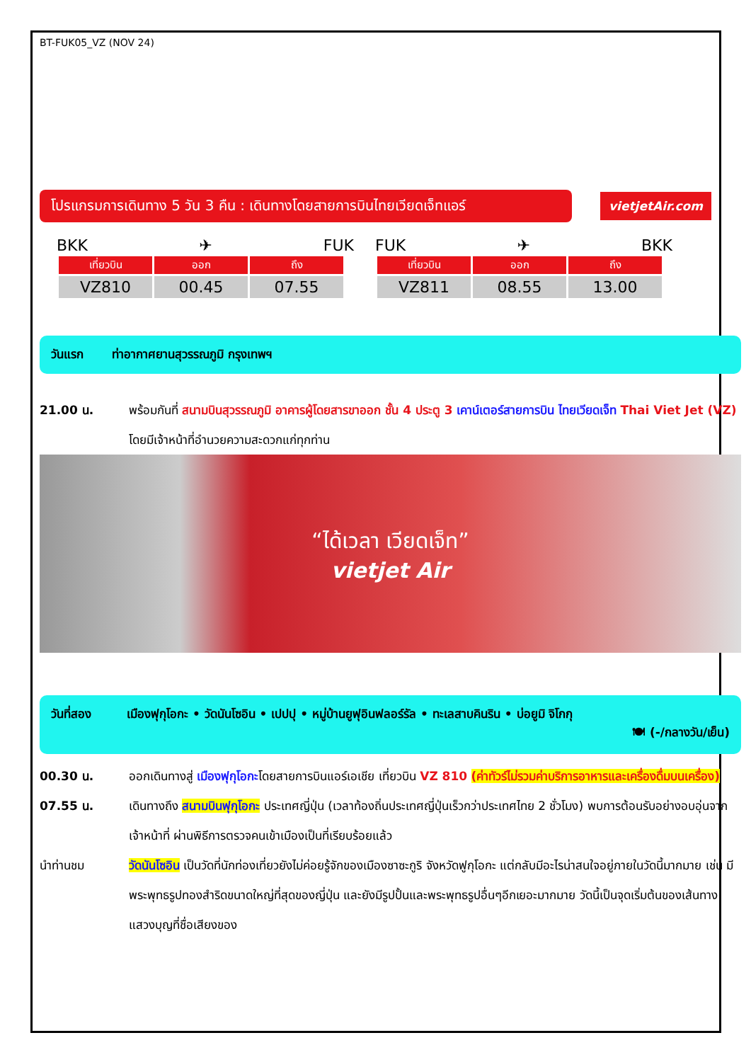BT-FUK05_VZ (NOV 24)
โปรแกรมการเดินทาง 5 วัน 3 คืน : เดินทางโดยสายการบินไทยเวียดเจ็ทแอร์ vietjetAir.com
BKK ✈ FUK
| เที่ยวบิน | ออก | ถึง |
| --- | --- | --- |
| VZ810 | 00.45 | 07.55 |
FUK ✈ BKK
| เที่ยวบิน | ออก | ถึง |
| --- | --- | --- |
| VZ811 | 08.55 | 13.00 |
วันแรก ท่าอากาศยานสุวรรณภูมิ กรุงเทพฯ
21.00 น. พร้อมกันที่ สนามบินสุวรรณภูมิ อาคารผู้โดยสารขาออก ชั้น 4 ประตู 3 เคาน์เตอร์สายการบิน ไทยเวียดเจ็ท Thai Viet Jet (VZ) โดยมีเจ้าหน้าที่อำนวยความสะดวกแก่ทุกท่าน
“ได้เวลา เวียดเจ็ท”
vietjet Air
วันที่สอง เมืองฟุกุโอกะ • วัดนันโซอิน • เปปปุ • หมู่บ้านยูฟุอินฟลอร์รัล • ทะเลสาบคินริน • บ่อยูมิ จิโกกุ
🍽 (-/กลางวัน/เย็น)
00.30 น. ออกเดินทางสู่ เมืองฟุกุโอกะโดยสายการบินแอร์เอเชีย เที่ยวบิน VZ 810 (ค่าทัวร์ไม่รวมค่าบริการอาหารและเครื่องดื่มบนเครื่อง)
07.55 น. เดินทางถึง สนามบินฟุกุโอกะ ประเทศญี่ปุ่น (เวลาท้องถิ่นประเทศญี่ปุ่นเร็วกว่าประเทศไทย 2 ชั่วโมง) พบการต้อนรับอย่างอบอุ่นจากเจ้าหน้าที่ ผ่านพิธีการตรวจคนเข้าเมืองเป็นที่เรียบร้อยแล้ว
นำท่านชม วัดนันโซอิน เป็นวัดที่นักท่องเที่ยวยังไม่ค่อยรู้จักของเมืองซาซะกูริ จังหวัดฟูกุโอกะ แต่กลับมีอะไรน่าสนใจอยู่ภายในวัดนี้มากมาย เช่น มีพระพุทธรูปทองสำริดขนาดใหญ่ที่สุดของญี่ปุ่น และยังมีรูปปั้นและพระพุทธรูปอื่นๆอีกเยอะมากมาย วัดนี้เป็นจุดเริ่มต้นของเส้นทางแสวงบุญที่ชื่อเสียงของ